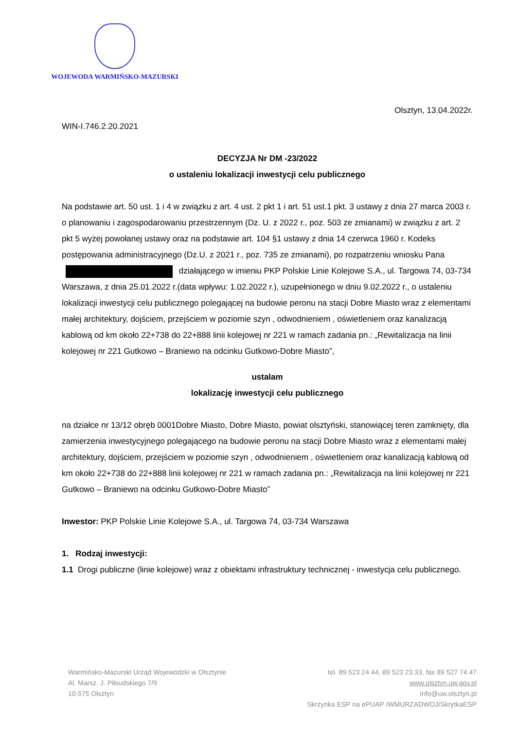WOJEWODA WARMIŃSKO-MAZURSKI
Olsztyn, 13.04.2022r.
WIN-I.746.2.20.2021
DECYZJA Nr DM -23/2022
o ustaleniu lokalizacji inwestycji celu publicznego
Na podstawie art. 50 ust. 1 i 4 w związku z art. 4 ust. 2 pkt 1 i art. 51 ust.1 pkt. 3 ustawy z dnia 27 marca 2003 r. o planowaniu i zagospodarowaniu przestrzennym (Dz. U. z 2022 r., poz. 503 ze zmianami) w związku z art. 2 pkt 5 wyżej powołanej ustawy oraz na podstawie art. 104 §1 ustawy z dnia 14 czerwca 1960 r. Kodeks postępowania administracyjnego (Dz.U. z 2021 r., poz. 735 ze zmianami), po rozpatrzeniu wniosku Pana działającego w imieniu PKP Polskie Linie Kolejowe S.A., ul. Targowa 74, 03-734 Warszawa, z dnia 25.01.2022 r.(data wpływu: 1.02.2022 r.), uzupełnionego w dniu 9.02.2022 r., o ustaleniu lokalizacji inwestycji celu publicznego polegającej na budowie peronu na stacji Dobre Miasto wraz z elementami małej architektury, dojściem, przejściem w poziomie szyn , odwodnieniem , oświetleniem oraz kanalizacją kablową od km około 22+738 do 22+888 linii kolejowej nr 221 w ramach zadania pn.: „Rewitalizacja na linii kolejowej nr 221 Gutkowo – Braniewo na odcinku Gutkowo-Dobre Miasto”,
ustalam
lokalizację inwestycji celu publicznego
na działce nr 13/12 obręb 0001Dobre Miasto, Dobre Miasto, powiat olsztyński, stanowiącej teren zamknięty, dla zamierzenia inwestycyjnego polegającego na budowie peronu na stacji Dobre Miasto wraz z elementami małej architektury, dojściem, przejściem w poziomie szyn , odwodnieniem , oświetleniem oraz kanalizacją kablową od km około 22+738 do 22+888 linii kolejowej nr 221 w ramach zadania pn.: „Rewitalizacja na linii kolejowej nr 221 Gutkowo – Braniewo na odcinku Gutkowo-Dobre Miasto”
Inwestor: PKP Polskie Linie Kolejowe S.A., ul. Targowa 74, 03-734 Warszawa
1. Rodzaj inwestycji:
1.1 Drogi publiczne (linie kolejowe) wraz z obiektami infrastruktury technicznej - inwestycja celu publicznego.
Warmińsko-Mazurski Urząd Wojewódzki w Olsztynie
Al. Marsz. J. Piłsudskiego 7/9
10-575 Olsztyn
tel. 89 523 24 44, 89 523 23 33, fax 89 527 74 47
www.olsztyn.uw.gov.pl
info@uw.olsztyn.pl
Skrzynka ESP na ePUAP /WMURZADWOJ/SkrytkaESP